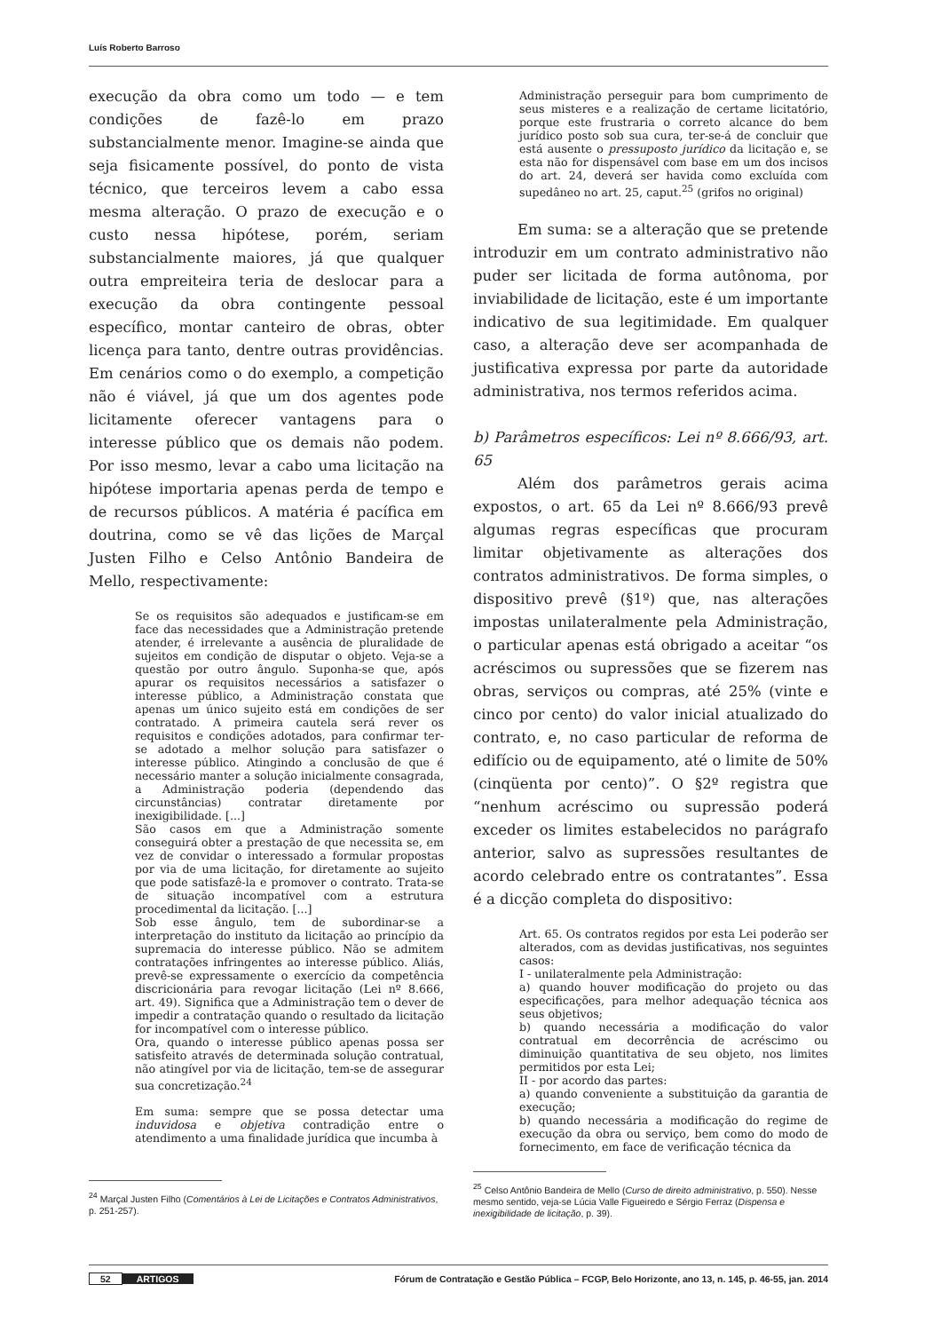Luís Roberto Barroso
execução da obra como um todo — e tem condições de fazê-lo em prazo substancialmente menor. Imagine-se ainda que seja fisicamente possível, do ponto de vista técnico, que terceiros levem a cabo essa mesma alteração. O prazo de execução e o custo nessa hipótese, porém, seriam substancialmente maiores, já que qualquer outra empreiteira teria de deslocar para a execução da obra contingente pessoal específico, montar canteiro de obras, obter licença para tanto, dentre outras providências. Em cenários como o do exemplo, a competição não é viável, já que um dos agentes pode licitamente oferecer vantagens para o interesse público que os demais não podem. Por isso mesmo, levar a cabo uma licitação na hipótese importaria apenas perda de tempo e de recursos públicos. A matéria é pacífica em doutrina, como se vê das lições de Marçal Justen Filho e Celso Antônio Bandeira de Mello, respectivamente:
Se os requisitos são adequados e justificam-se em face das necessidades que a Administração pretende atender, é irrelevante a ausência de pluralidade de sujeitos em condição de disputar o objeto. Veja-se a questão por outro ângulo. Suponha-se que, após apurar os requisitos necessários a satisfazer o interesse público, a Administração constata que apenas um único sujeito está em condições de ser contratado. A primeira cautela será rever os requisitos e condições adotados, para confirmar ter-se adotado a melhor solução para satisfazer o interesse público. Atingindo a conclusão de que é necessário manter a solução inicialmente consagrada, a Administração poderia (dependendo das circunstâncias) contratar diretamente por inexigibilidade. [...]
São casos em que a Administração somente conseguirá obter a prestação de que necessita se, em vez de convidar o interessado a formular propostas por via de uma licitação, for diretamente ao sujeito que pode satisfazê-la e promover o contrato. Trata-se de situação incompatível com a estrutura procedimental da licitação. [...]
Sob esse ângulo, tem de subordinar-se a interpretação do instituto da licitação ao princípio da supremacia do interesse público. Não se admitem contratações infringentes ao interesse público. Aliás, prevê-se expressamente o exercício da competência discricionária para revogar licitação (Lei nº 8.666, art. 49). Significa que a Administração tem o dever de impedir a contratação quando o resultado da licitação for incompatível com o interesse público.
Ora, quando o interesse público apenas possa ser satisfeito através de determinada solução contratual, não atingível por via de licitação, tem-se de assegurar sua concretização.<sup>24</sup>
Em suma: sempre que se possa detectar uma induvidosa e objetiva contradição entre o atendimento a uma finalidade jurídica que incumba à
<sup>24</sup> Marçal Justen Filho (Comentários à Lei de Licitações e Contratos Administrativos, p. 251-257).
Administração perseguir para bom cumprimento de seus misteres e a realização de certame licitatório, porque este frustraria o correto alcance do bem jurídico posto sob sua cura, ter-se-á de concluir que está ausente o pressuposto jurídico da licitação e, se esta não for dispensável com base em um dos incisos do art. 24, deverá ser havida como excluída com supedâneo no art. 25, caput.<sup>25</sup> (grifos no original)
Em suma: se a alteração que se pretende introduzir em um contrato administrativo não puder ser licitada de forma autônoma, por inviabilidade de licitação, este é um importante indicativo de sua legitimidade. Em qualquer caso, a alteração deve ser acompanhada de justificativa expressa por parte da autoridade administrativa, nos termos referidos acima.
b) Parâmetros específicos: Lei nº 8.666/93, art. 65
Além dos parâmetros gerais acima expostos, o art. 65 da Lei nº 8.666/93 prevê algumas regras específicas que procuram limitar objetivamente as alterações dos contratos administrativos. De forma simples, o dispositivo prevê (§1º) que, nas alterações impostas unilateralmente pela Administração, o particular apenas está obrigado a aceitar “os acréscimos ou supressões que se fizerem nas obras, serviços ou compras, até 25% (vinte e cinco por cento) do valor inicial atualizado do contrato, e, no caso particular de reforma de edifício ou de equipamento, até o limite de 50% (cinqüenta por cento)”. O §2º registra que “nenhum acréscimo ou supressão poderá exceder os limites estabelecidos no parágrafo anterior, salvo as supressões resultantes de acordo celebrado entre os contratantes”. Essa é a dicção completa do dispositivo:
Art. 65. Os contratos regidos por esta Lei poderão ser alterados, com as devidas justificativas, nos seguintes casos:
I - unilateralmente pela Administração:
a) quando houver modificação do projeto ou das especificações, para melhor adequação técnica aos seus objetivos;
b) quando necessária a modificação do valor contratual em decorrência de acréscimo ou diminuição quantitativa de seu objeto, nos limites permitidos por esta Lei;
II - por acordo das partes:
a) quando conveniente a substituição da garantia de execução;
b) quando necessária a modificação do regime de execução da obra ou serviço, bem como do modo de fornecimento, em face de verificação técnica da
<sup>25</sup> Celso Antônio Bandeira de Mello (Curso de direito administrativo, p. 550). Nesse mesmo sentido, veja-se Lúcia Valle Figueiredo e Sérgio Ferraz (Dispensa e inexigibilidade de licitação, p. 39).
52 ARTIGOS Fórum de Contratação e Gestão Pública – FCGP, Belo Horizonte, ano 13, n. 145, p. 46-55, jan. 2014